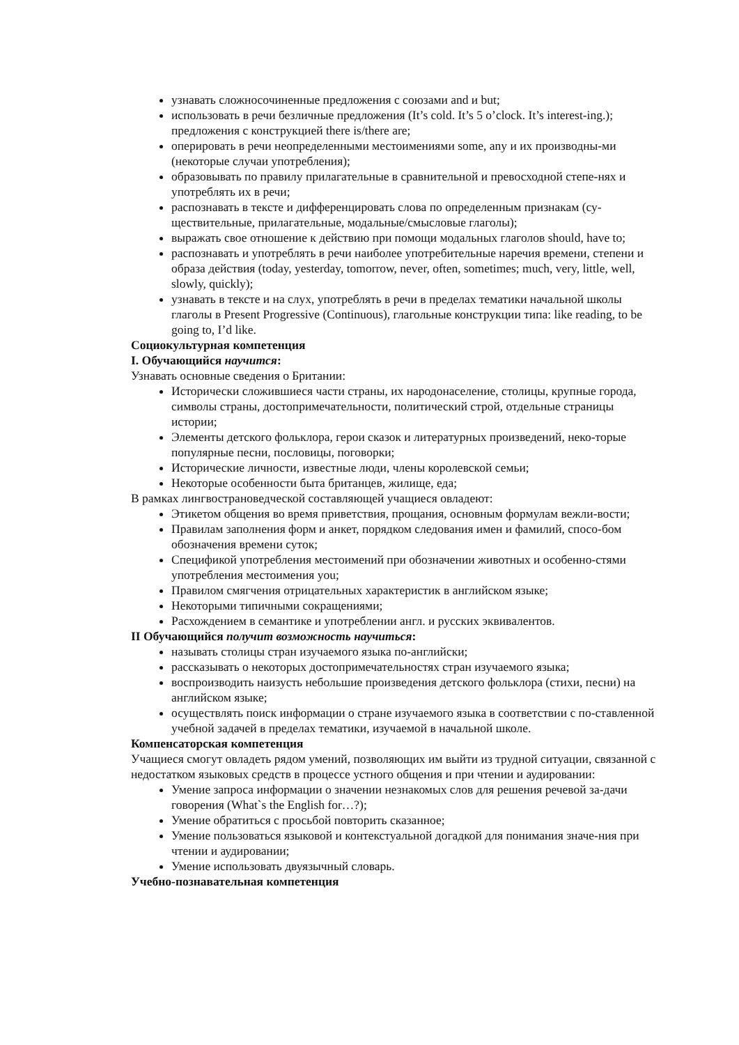узнавать сложносочиненные предложения с союзами and и but;
использовать в речи безличные предложения (It’s cold. It’s 5 o’clock. It’s interest-ing.); предложения с конструкцией there is/there are;
оперировать в речи неопределенными местоимениями some, any и их производны-ми (некоторые случаи употребления);
образовывать по правилу прилагательные в сравнительной и превосходной степе-нях и употреблять их в речи;
распознавать в тексте и дифференцировать слова по определенным признакам (су-ществительные, прилагательные, модальные/смысловые глаголы);
выражать свое отношение к действию при помощи модальных глаголов should, have to;
распознавать и употреблять в речи наиболее употребительные наречия времени, степени и образа действия (today, yesterday, tomorrow, never, often, sometimes; much, very, little, well, slowly, quickly);
узнавать в тексте и на слух, употреблять в речи в пределах тематики начальной школы глаголы в Present Progressive (Continuous), глагольные конструкции типа: like reading, to be going to, I’d like.
Социокультурная компетенция
I. Обучающийся научится:
Узнавать основные сведения о Британии:
Исторически сложившиеся части страны, их народонаселение, столицы, крупные города, символы страны, достопримечательности, политический строй, отдельные страницы истории;
Элементы детского фольклора, герои сказок и литературных произведений, неко-торые популярные песни, пословицы, поговорки;
Исторические личности, известные люди, члены королевской семьи;
Некоторые особенности быта британцев, жилище, еда;
В рамках лингвострановедческой составляющей учащиеся овладеют:
Этикетом общения во время приветствия, прощания, основным формулам вежли-вости;
Правилам заполнения форм и анкет, порядком следования имен и фамилий, спосо-бом обозначения времени суток;
Спецификой употребления местоимений при обозначении животных и особенно-стями употребления местоимения you;
Правилом смягчения отрицательных характеристик в английском языке;
Некоторыми типичными сокращениями;
Расхождением в семантике и употреблении англ. и русских эквивалентов.
II Обучающийся получит возможность научиться:
называть столицы стран изучаемого языка по-английски;
рассказывать о некоторых достопримечательностях стран изучаемого языка;
воспроизводить наизусть небольшие произведения детского фольклора (стихи, песни) на английском языке;
осуществлять поиск информации о стране изучаемого языка в соответствии с по-ставленной учебной задачей в пределах тематики, изучаемой в начальной школе.
Компенсаторская компетенция
Учащиеся смогут овладеть рядом умений, позволяющих им выйти из трудной ситуации, связанной с недостатком языковых средств в процессе устного общения и при чтении и аудировании:
Умение запроса информации о значении незнакомых слов для решения речевой за-дачи говорения (What`s the English for…?);
Умение обратиться с просьбой повторить сказанное;
Умение пользоваться языковой и контекстуальной догадкой для понимания значе-ния при чтении и аудировании;
Умение использовать двуязычный словарь.
Учебно-познавательная компетенция